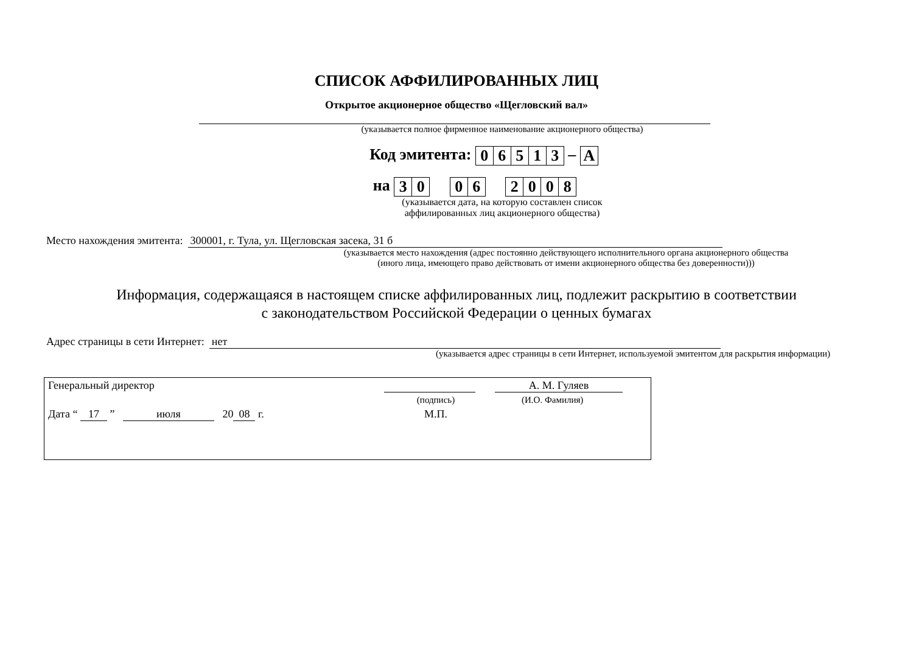СПИСОК АФФИЛИРОВАННЫХ ЛИЦ
Открытое акционерное общество «Щегловский вал»
(указывается полное фирменное наименование акционерного общества)
Код эмитента:
| 0 | 6 | 5 | 1 | 3 |
–
| A |
на
| 3 | 0 |
| 0 | 6 |
| 2 | 0 | 0 | 8 |
(указывается дата, на которую составлен список
аффилированных лиц акционерного общества)
Место нахождения эмитента: 300001, г. Тула, ул. Щегловская засека, 31 б
(указывается место нахождения (адрес постоянно действующего исполнительного органа акционерного общества
(иного лица, имеющего право действовать от имени акционерного общества без доверенности)))
Информация, содержащаяся в настоящем списке аффилированных лиц, подлежит раскрытию в соответствии
с законодательством Российской Федерации о ценных бумагах
Адрес страницы в сети Интернет: нет
(указывается адрес страницы в сети Интернет, используемой эмитентом для раскрытия информации)
| Генеральный директор | | А. М. Гуляев |
| | (подпись) | (И.О. Фамилия) |
| Дата “ 17 ” июля 20 08 г. | М.П. | |